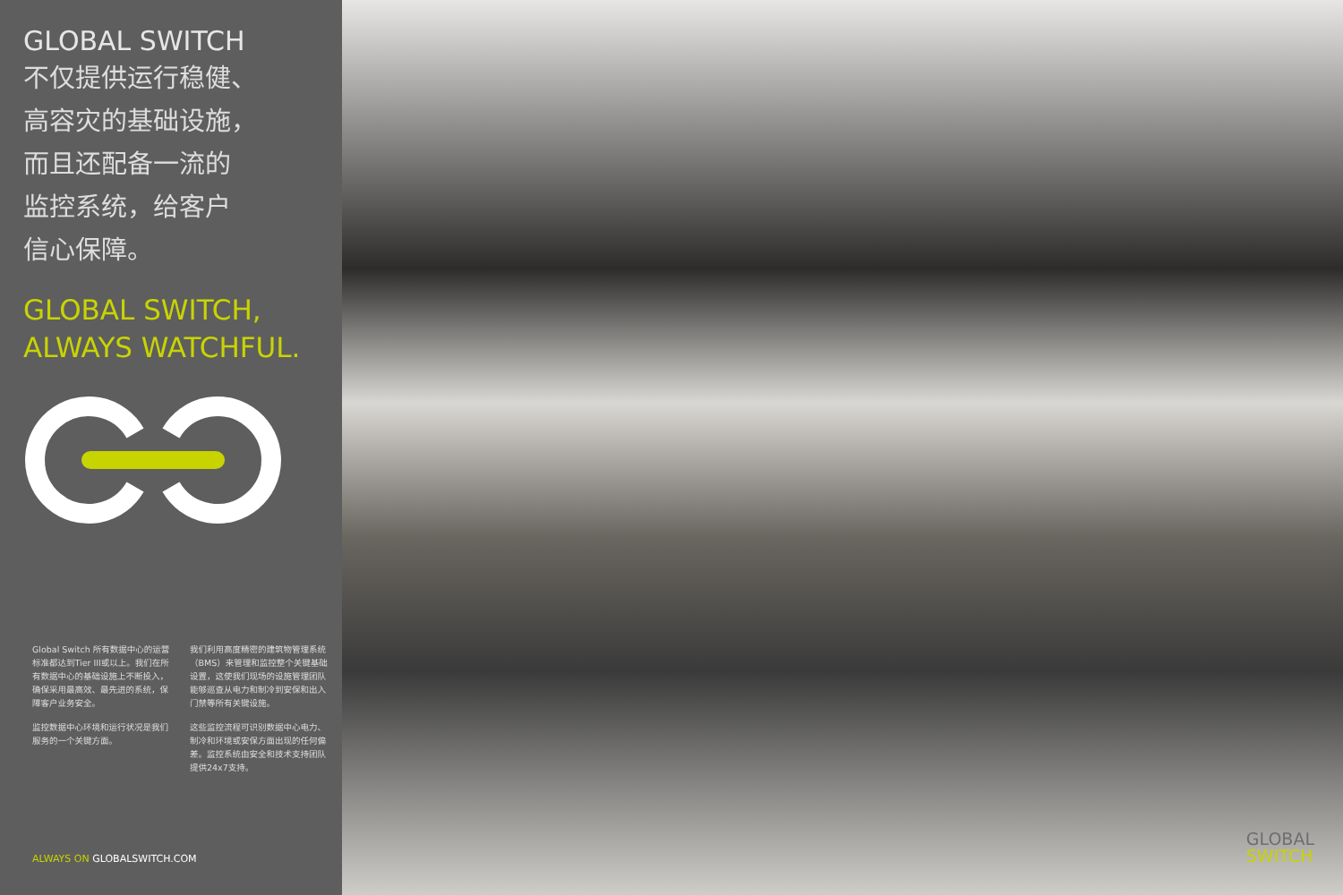GLOBAL SWITCH
不仅提供运行稳健、
高容灾的基础设施，
而且还配备一流的
监控系统，给客户
信心保障。
GLOBAL SWITCH,
ALWAYS WATCHFUL.
Global Switch 所有数据中心的运营标准都达到Tier III或以上。我们在所有数据中心的基础设施上不断投入，确保采用最高效、最先进的系统，保障客户业务安全。
监控数据中心环境和运行状况是我们服务的一个关键方面。
我们利用高度精密的建筑物管理系统（BMS）来管理和监控整个关键基础设置，这使我们现场的设施管理团队能够巡查从电力和制冷到安保和出入门禁等所有关键设施。
这些监控流程可识别数据中心电力、制冷和环境或安保方面出现的任何偏差。监控系统由安全和技术支持团队提供24x7支持。
ALWAYS ON GLOBALSWITCH.COM
GLOBAL
SWITCH